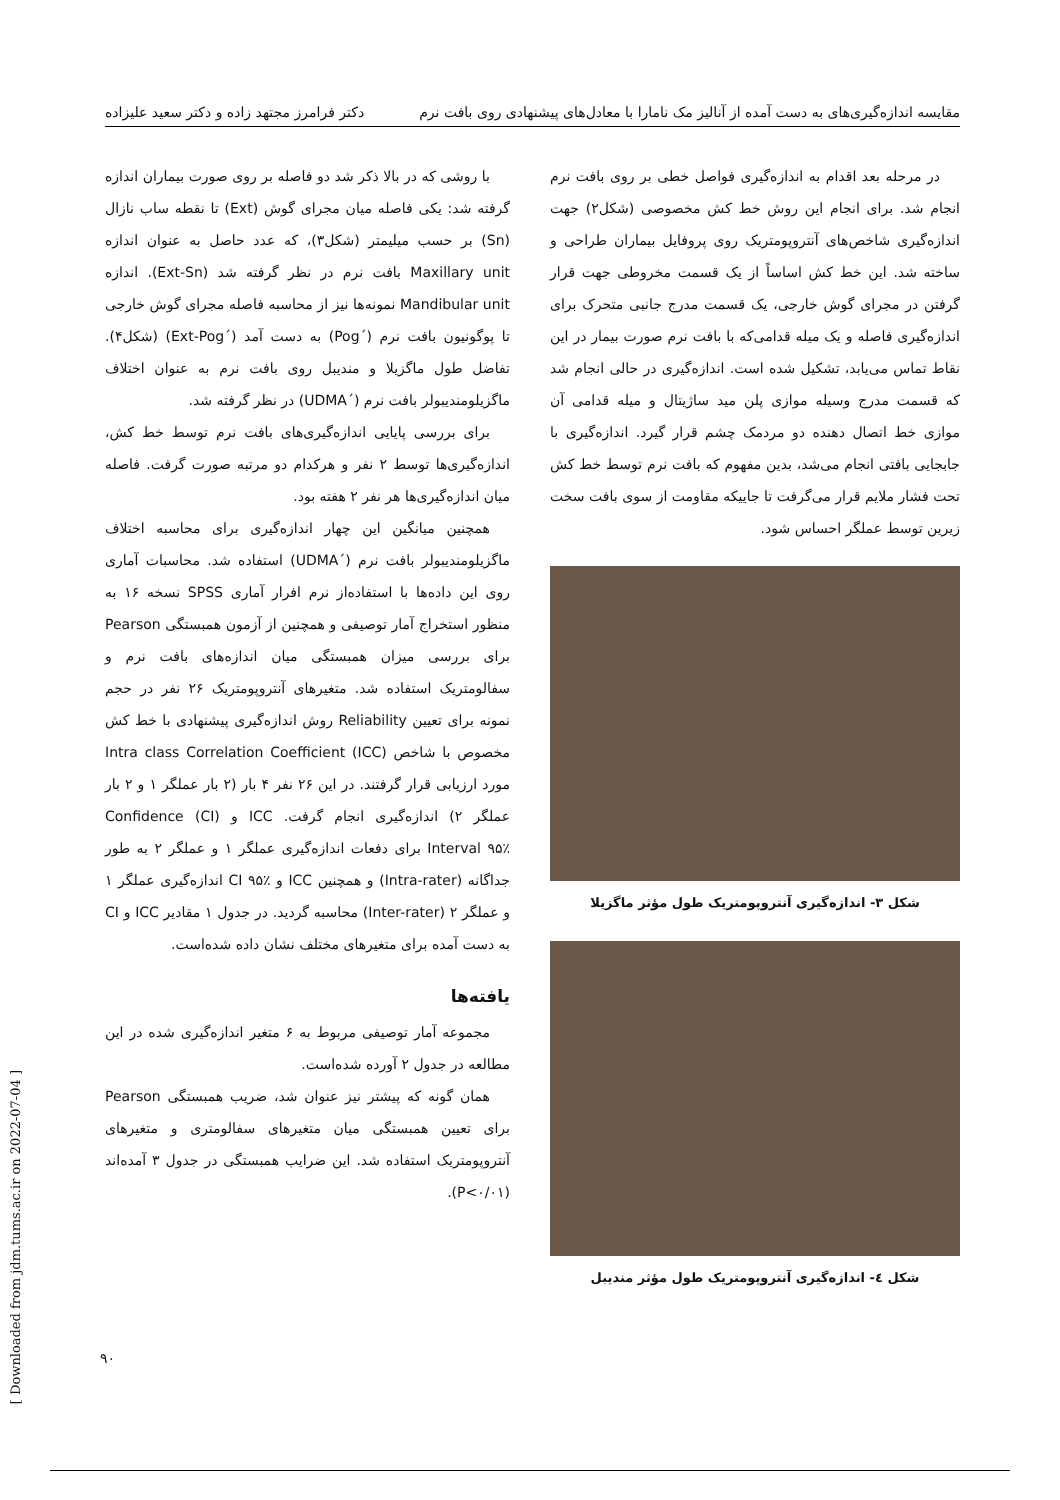مقایسه اندازه‌گیری‌های به دست آمده از آنالیز مک نامارا با معادل‌های پیشنهادی روی بافت نرم دکتر فرامرز مجتهد زاده و دکتر سعید علیزاده
در مرحله بعد اقدام به اندازه‌گیری فواصل خطی بر روی بافت نرم انجام شد. برای انجام این روش خط کش مخصوصی (شکل۲) جهت اندازه‌گیری شاخص‌های آنتروپومتریک روی پروفایل بیماران طراحی و ساخته شد. این خط کش اساساً از یک قسمت مخروطی جهت قرار گرفتن در مجرای گوش خارجی، یک قسمت مدرج جانبی متحرک برای اندازه‌گیری فاصله و یک میله قدامی‌که با بافت نرم صورت بیمار در این نقاط تماس می‌یابد، تشکیل شده است. اندازه‌گیری در حالی انجام شد که قسمت مدرج وسیله موازی پلن مید ساژیتال و میله قدامی آن موازی خط اتصال دهنده دو مردمک چشم قرار گیرد. اندازه‌گیری با جابجایی بافتی انجام می‌شد، بدین مفهوم که بافت نرم توسط خط کش تحت فشار ملایم قرار می‌گرفت تا جاییکه مقاومت از سوی بافت سخت زیرین توسط عملگر احساس شود.
شکل ۳- اندازه‌گیری آنتروپومتریک طول مؤثر ماگزیلا
شکل ٤- اندازه‌گیری آنتروپومتریک طول مؤثر مندیبل
با روشی که در بالا ذکر شد دو فاصله بر روی صورت بیماران اندازه گرفته شد: یکی فاصله میان مجرای گوش (Ext) تا نقطه ساب نازال (Sn) بر حسب میلیمتر (شکل۳)، که عدد حاصل به عنوان اندازه Maxillary unit بافت نرم در نظر گرفته شد (Ext-Sn). اندازه Mandibular unit نمونه‌ها نیز از محاسبه فاصله مجرای گوش خارجی تا پوگونیون بافت نرم (´Pog) به دست آمد (´Ext-Pog) (شکل۴). تفاضل طول ماگزیلا و مندیبل روی بافت نرم به عنوان اختلاف ماگزیلومندیبولر بافت نرم (´UDMA) در نظر گرفته شد.
برای بررسی پایایی اندازه‌گیری‌های بافت نرم توسط خط کش، اندازه‌گیری‌ها توسط ۲ نفر و هرکدام دو مرتبه صورت گرفت. فاصله میان اندازه‌گیری‌ها هر نفر ۲ هفته بود.
همچنین میانگین این چهار اندازه‌گیری برای محاسبه اختلاف ماگزیلومندیبولر بافت نرم (´UDMA) استفاده شد. محاسبات آماری روی این داده‌ها با استفاده‌از نرم افرار آماری SPSS نسخه ۱۶ به منظور استخراج آمار توصیفی و همچنین از آزمون همبستگی Pearson برای بررسی میزان همبستگی میان اندازه‌های بافت نرم و سفالومتریک استفاده شد. متغیرهای آنتروپومتریک ۲۶ نفر در حجم نمونه برای تعیین Reliability روش اندازه‌گیری پیشنهادی با خط کش مخصوص با شاخص Intra class Correlation Coefficient (ICC) مورد ارزیابی قرار گرفتند. در این ۲۶ نفر ۴ بار (۲ بار عملگر ۱ و ۲ بار عملگر ۲) اندازه‌گیری انجام گرفت. ICC و Confidence (CI) Interval ۹۵٪ برای دفعات اندازه‌گیری عملگر ۱ و عملگر ۲ به طور جداگانه (Intra-rater) و همچنین ICC و CI ۹۵٪ اندازه‌گیری عملگر ۱ و عملگر ۲ (Inter-rater) محاسبه گردید. در جدول ۱ مقادیر ICC و CI به دست آمده برای متغیرهای مختلف نشان داده شده‌است.
یافته‌ها
مجموعه آمار توصیفی مربوط به ۶ متغیر اندازه‌گیری شده در این مطالعه در جدول ۲ آورده شده‌است.
همان گونه که پیشتر نیز عنوان شد، ضریب همبستگی Pearson برای تعیین همبستگی میان متغیرهای سفالومتری و متغیرهای آنتروپومتریک استفاده شد. این ضرایب همبستگی در جدول ۳ آمده‌اند (P<۰/۰۱).
[ Downloaded from jdm.tums.ac.ir on 2022-07-04 ]
۹۰